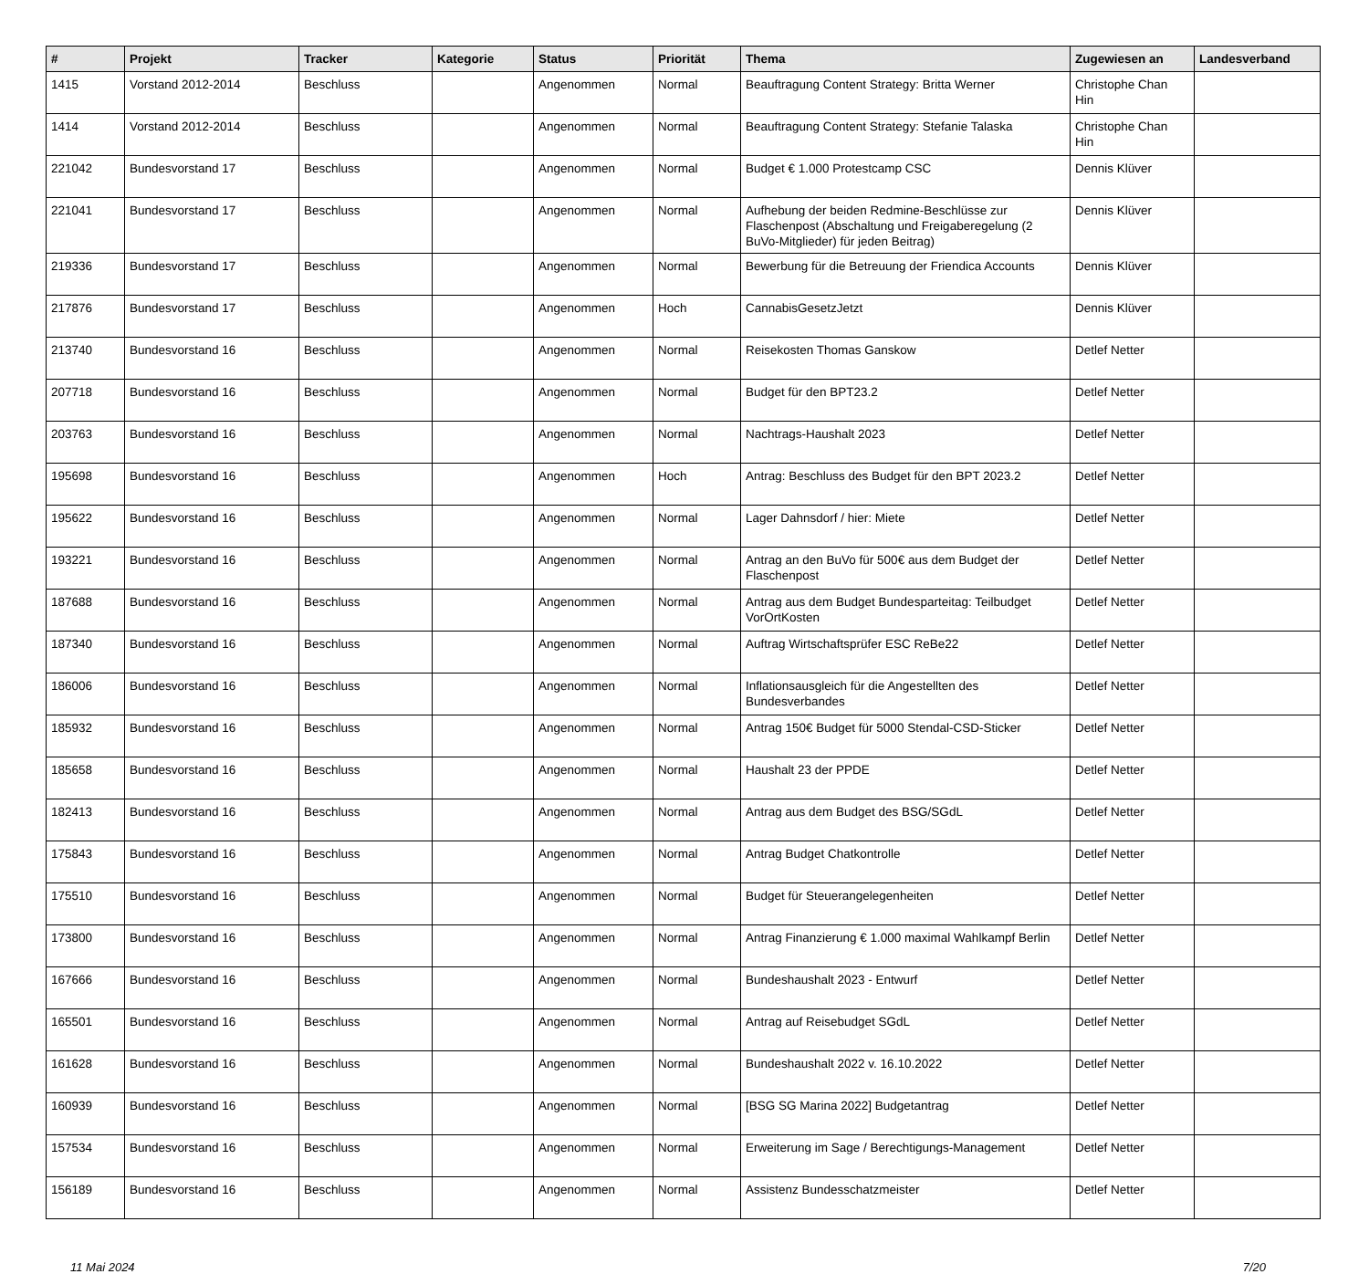| # | Projekt | Tracker | Kategorie | Status | Priorität | Thema | Zugewiesen an | Landesverband |
| --- | --- | --- | --- | --- | --- | --- | --- | --- |
| 1415 | Vorstand 2012-2014 | Beschluss | | Angenommen | Normal | Beauftragung Content Strategy: Britta Werner | Christophe Chan Hin | |
| 1414 | Vorstand 2012-2014 | Beschluss | | Angenommen | Normal | Beauftragung Content Strategy: Stefanie Talaska | Christophe Chan Hin | |
| 221042 | Bundesvorstand 17 | Beschluss | | Angenommen | Normal | Budget € 1.000 Protestcamp CSC | Dennis Klüver | |
| 221041 | Bundesvorstand 17 | Beschluss | | Angenommen | Normal | Aufhebung der beiden Redmine-Beschlüsse zur Flaschenpost (Abschaltung und Freigaberegelung (2 BuVo-Mitglieder) für jeden Beitrag) | Dennis Klüver | |
| 219336 | Bundesvorstand 17 | Beschluss | | Angenommen | Normal | Bewerbung für die Betreuung der Friendica Accounts | Dennis Klüver | |
| 217876 | Bundesvorstand 17 | Beschluss | | Angenommen | Hoch | CannabisGesetzJetzt | Dennis Klüver | |
| 213740 | Bundesvorstand 16 | Beschluss | | Angenommen | Normal | Reisekosten Thomas Ganskow | Detlef Netter | |
| 207718 | Bundesvorstand 16 | Beschluss | | Angenommen | Normal | Budget für den BPT23.2 | Detlef Netter | |
| 203763 | Bundesvorstand 16 | Beschluss | | Angenommen | Normal | Nachtrags-Haushalt 2023 | Detlef Netter | |
| 195698 | Bundesvorstand 16 | Beschluss | | Angenommen | Hoch | Antrag: Beschluss des Budget für den BPT 2023.2 | Detlef Netter | |
| 195622 | Bundesvorstand 16 | Beschluss | | Angenommen | Normal | Lager Dahnsdorf / hier: Miete | Detlef Netter | |
| 193221 | Bundesvorstand 16 | Beschluss | | Angenommen | Normal | Antrag an den BuVo für 500€ aus dem Budget der Flaschenpost | Detlef Netter | |
| 187688 | Bundesvorstand 16 | Beschluss | | Angenommen | Normal | Antrag aus dem Budget Bundesparteitag: Teilbudget VorOrtKosten | Detlef Netter | |
| 187340 | Bundesvorstand 16 | Beschluss | | Angenommen | Normal | Auftrag Wirtschaftsprüfer ESC ReBe22 | Detlef Netter | |
| 186006 | Bundesvorstand 16 | Beschluss | | Angenommen | Normal | Inflationsausgleich für die Angestellten des Bundesverbandes | Detlef Netter | |
| 185932 | Bundesvorstand 16 | Beschluss | | Angenommen | Normal | Antrag 150€ Budget für 5000 Stendal-CSD-Sticker | Detlef Netter | |
| 185658 | Bundesvorstand 16 | Beschluss | | Angenommen | Normal | Haushalt 23 der PPDE | Detlef Netter | |
| 182413 | Bundesvorstand 16 | Beschluss | | Angenommen | Normal | Antrag aus dem Budget des BSG/SGdL | Detlef Netter | |
| 175843 | Bundesvorstand 16 | Beschluss | | Angenommen | Normal | Antrag Budget Chatkontrolle | Detlef Netter | |
| 175510 | Bundesvorstand 16 | Beschluss | | Angenommen | Normal | Budget für Steuerangelegenheiten | Detlef Netter | |
| 173800 | Bundesvorstand 16 | Beschluss | | Angenommen | Normal | Antrag Finanzierung € 1.000 maximal Wahlkampf Berlin | Detlef Netter | |
| 167666 | Bundesvorstand 16 | Beschluss | | Angenommen | Normal | Bundeshaushalt 2023 - Entwurf | Detlef Netter | |
| 165501 | Bundesvorstand 16 | Beschluss | | Angenommen | Normal | Antrag auf Reisebudget SGdL | Detlef Netter | |
| 161628 | Bundesvorstand 16 | Beschluss | | Angenommen | Normal | Bundeshaushalt 2022 v. 16.10.2022 | Detlef Netter | |
| 160939 | Bundesvorstand 16 | Beschluss | | Angenommen | Normal | [BSG SG Marina 2022] Budgetantrag | Detlef Netter | |
| 157534 | Bundesvorstand 16 | Beschluss | | Angenommen | Normal | Erweiterung im Sage / Berechtigungs-Management | Detlef Netter | |
| 156189 | Bundesvorstand 16 | Beschluss | | Angenommen | Normal | Assistenz Bundesschatzmeister | Detlef Netter | |
11 Mai 2024 7/20